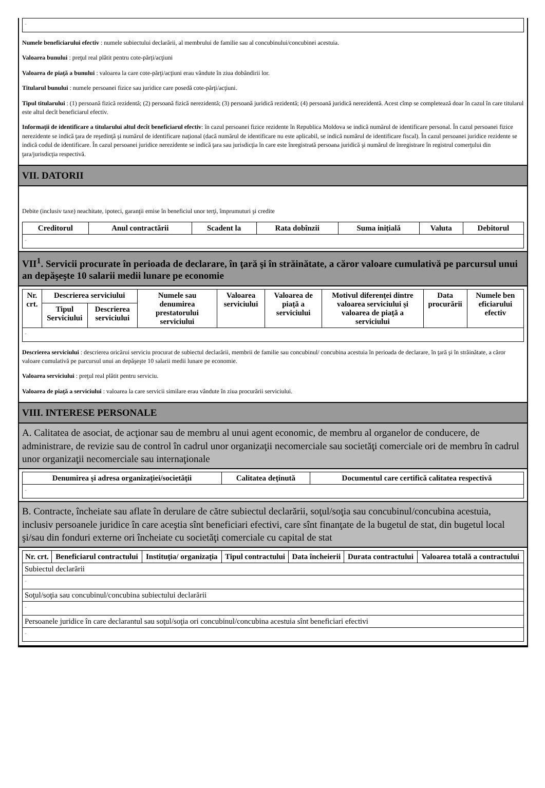| - |
Numele beneficiarului efectiv : numele subiectului declarării, al membrului de familie sau al concubinului/concubinei acestuia.
Valoarea bunului : preţul real plătit pentru cote-părţi/acţiuni
Valoarea de piaţă a bunului : valoarea la care cote-părţi/acţiuni erau vândute în ziua dobândirii lor.
Titularul bunului : numele persoanei fizice sau juridice care posedă cote-părţi/acţiuni.
Tipul titularului : (1) persoană fizică rezidentă; (2) persoană fizică nerezidentă; (3) persoană juridică rezidentă; (4) persoană juridică nerezidentă. Acest cîmp se completează doar în cazul în care titularul este altul decît beneficiarul efectiv.
Informaţii de identificare a titularului altul decît beneficiarul efectiv: în cazul persoanei fizice rezidente în Republica Moldova se indică numărul de identificare personal. În cazul persoanei fizice nerezidente se indică ţara de reşedinţă şi numărul de identificare naţional (dacă numărul de identificare nu este aplicabil, se indică numărul de identificare fiscal). În cazul persoanei juridice rezidente se indică codul de identificare. În cazul persoanei juridice nerezidente se indică ţara sau jurisdicţia în care este înregistrată persoana juridică şi numărul de înregistrare în registrul comerţului din ţara/jurisdicţia respectivă.
VII. DATORII
Debite (inclusiv taxe) neachitate, ipoteci, garanţii emise în beneficiul unor terţi, împrumuturi şi credite
| Creditorul | Anul contractării | Scadent la | Rata dobînzii | Suma iniţială | Valuta | Debitorul |
| --- | --- | --- | --- | --- | --- | --- |
| - | | | | | | |
VII<sup>1</sup>. Servicii procurate în perioada de declarare, în ţară şi în străinătate, a căror valoare cumulativă pe parcursul unui an depăşeşte 10 salarii medii lunare pe economie
| Nr. crt. | Descrierea serviciului | | Numele sau denumirea prestatorului serviciului | Valoarea serviciului | Valoarea de piaţă a serviciului | Motivul diferenţei dintre valoarea serviciului şi valoarea de piaţă a serviciului | Data procurării | Numele ben eficiarului efectiv |
| --- | --- | --- | --- | --- | --- | --- | --- | --- |
| | Tipul Serviciului | Descrierea serviciului | | | | | | |
| - | | | | | | | | |
Descrierea serviciului : descrierea oricărui serviciu procurat de subiectul declarării, membrii de familie sau concubinul/ concubina acestuia în perioada de declarare, în ţară şi în străinătate, a căror valoare cumulativă pe parcursul unui an depăşeşte 10 salarii medii lunare pe economie.
Valoarea serviciului : preţul real plătit pentru serviciu.
Valoarea de piaţă a serviciului : valoarea la care servicii similare erau vândute în ziua procurării serviciului.
VIII. INTERESE PERSONALE
A. Calitatea de asociat, de acţionar sau de membru al unui agent economic, de membru al organelor de conducere, de administrare, de revizie sau de control în cadrul unor organizaţii necomerciale sau societăţi comerciale ori de membru în cadrul unor organizaţii necomerciale sau internaţionale
| Denumirea şi adresa organizaţiei/societăţii | Calitatea deţinută | Documentul care certifică calitatea respectivă |
| --- | --- | --- |
| - | | |
B. Contracte, încheiate sau aflate în derulare de către subiectul declarării, soţul/soţia sau concubinul/concubina acestuia, inclusiv persoanele juridice în care aceştia sînt beneficiari efectivi, care sînt finanţate de la bugetul de stat, din bugetul local şi/sau din fonduri externe ori încheiate cu societăţi comerciale cu capital de stat
| Nr. crt. | Beneficiarul contractului | Instituţia/ organizaţia | Tipul contractului | Data încheierii | Durata contractului | Valoarea totală a contractului |
| --- | --- | --- | --- | --- | --- | --- |
| Subiectul declarării | | | | | | |
| - | | | | | | |
| Soţul/soţia sau concubinul/concubina subiectului declarării | | | | | | |
| - | | | | | | |
| Persoanele juridice în care declarantul sau soţul/soţia ori concubinul/concubina acestuia sînt beneficiari efectivi | | | | | | |
| - | | | | | | |